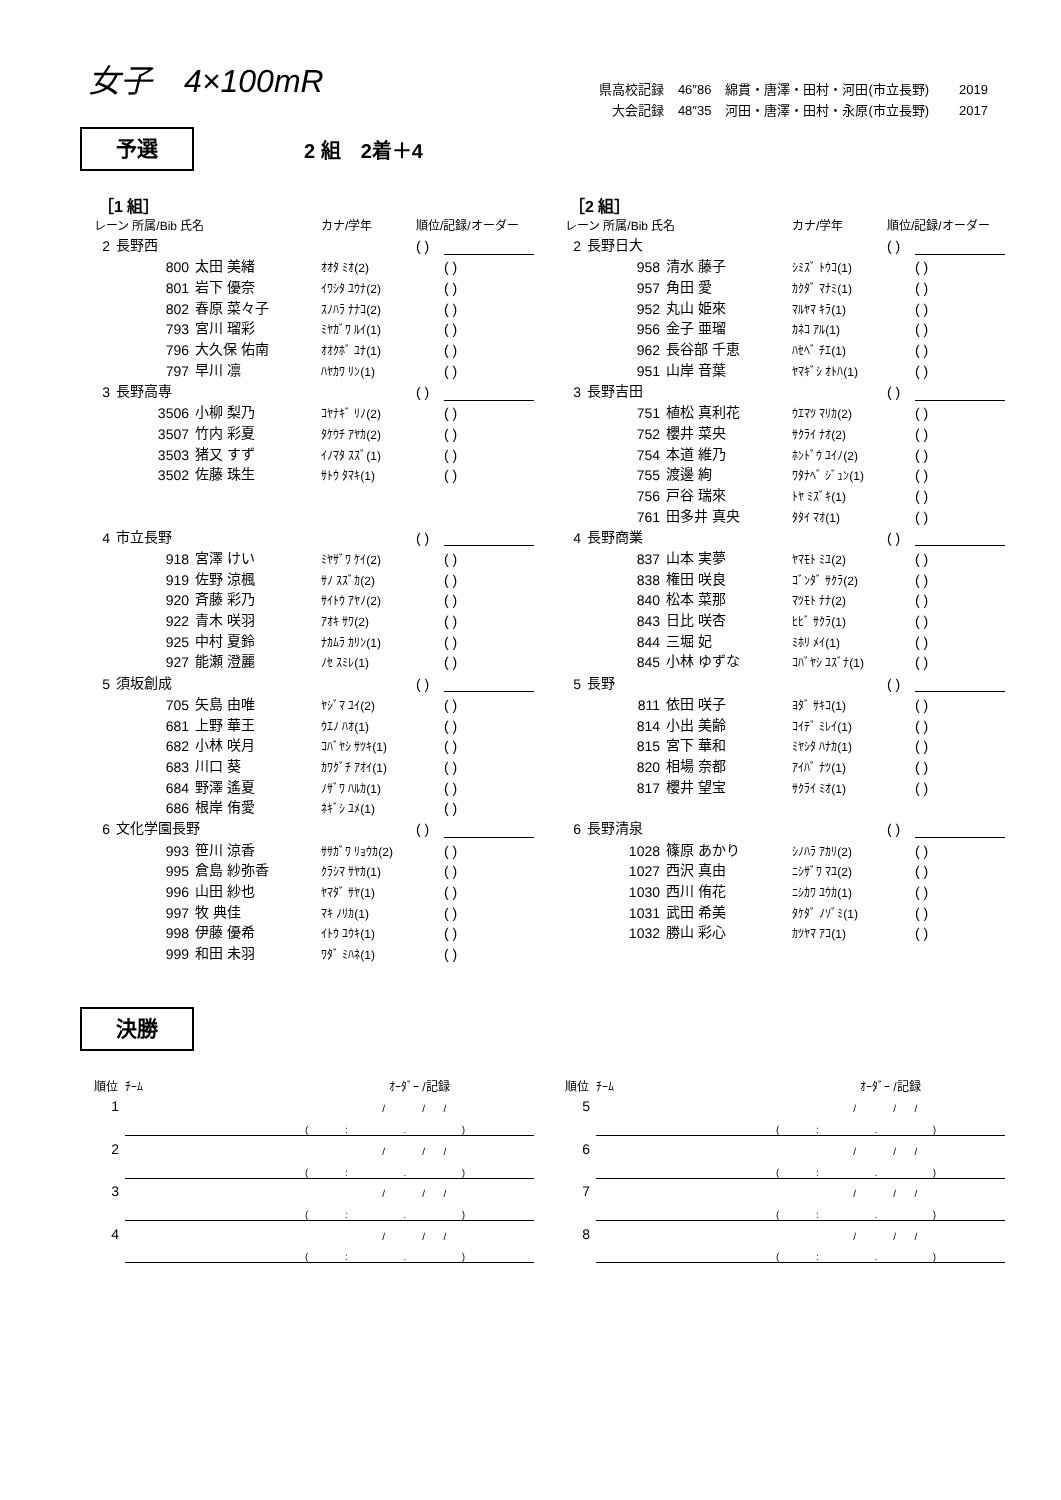女子　4×100mR
県高校記録 46″86 綿貫・唐澤・田村・河田(市立長野) 2019
大会記録 48″35 河田・唐澤・田村・永原(市立長野) 2017
予選
2 組　2着＋4
［1 組］
| レーン 所属/Bib 氏名 | | | カナ/学年 | 順位/記録/オーダー | | |
| 2 | 長野西 | | | ( ) | | |
| | 800 | 太田 美緒 | ｵｵﾀ ﾐｵ(2) | | ( ) | |
| | 801 | 岩下 優奈 | ｲﾜｼﾀ ﾕｳﾅ(2) | | ( ) | |
| | 802 | 春原 菜々子 | ｽﾉﾊﾗ ﾅﾅｺ(2) | | ( ) | |
| | 793 | 宮川 瑠彩 | ﾐﾔｶﾞﾜ ﾙｲ(1) | | ( ) | |
| | 796 | 大久保 佑南 | ｵｵｸﾎﾞ ﾕﾅ(1) | | ( ) | |
| | 797 | 早川 凛 | ﾊﾔｶﾜ ﾘﾝ(1) | | ( ) | |
| 3 | 長野高専 | | | ( ) | | |
| | 3506 | 小柳 梨乃 | ｺﾔﾅｷﾞ ﾘﾉ(2) | | ( ) | |
| | 3507 | 竹内 彩夏 | ﾀｹｳﾁ ｱﾔｶ(2) | | ( ) | |
| | 3503 | 猪又 すず | ｲﾉﾏﾀ ｽｽﾞ(1) | | ( ) | |
| | 3502 | 佐藤 珠生 | ｻﾄｳ ﾀﾏｷ(1) | | ( ) | |
| 4 | 市立長野 | | | ( ) | | |
| | 918 | 宮澤 けい | ﾐﾔｻﾞﾜ ｹｲ(2) | | ( ) | |
| | 919 | 佐野 涼楓 | ｻﾉ ｽｽﾞｶ(2) | | ( ) | |
| | 920 | 斉藤 彩乃 | ｻｲﾄｳ ｱﾔﾉ(2) | | ( ) | |
| | 922 | 青木 咲羽 | ｱｵｷ ｻﾜ(2) | | ( ) | |
| | 925 | 中村 夏鈴 | ﾅｶﾑﾗ ｶﾘﾝ(1) | | ( ) | |
| | 927 | 能瀬 澄麗 | ﾉｾ ｽﾐﾚ(1) | | ( ) | |
| 5 | 須坂創成 | | | ( ) | | |
| | 705 | 矢島 由唯 | ﾔｼﾞﾏ ﾕｲ(2) | | ( ) | |
| | 681 | 上野 華王 | ｳｴﾉ ﾊｵ(1) | | ( ) | |
| | 682 | 小林 咲月 | ｺﾊﾞﾔｼ ｻﾂｷ(1) | | ( ) | |
| | 683 | 川口 葵 | ｶﾜｸﾞﾁ ｱｵｲ(1) | | ( ) | |
| | 684 | 野澤 遙夏 | ﾉｻﾞﾜ ﾊﾙｶ(1) | | ( ) | |
| | 686 | 根岸 侑愛 | ﾈｷﾞｼ ﾕﾒ(1) | | ( ) | |
| 6 | 文化学園長野 | | | ( ) | | |
| | 993 | 笹川 涼香 | ｻｻｶﾞﾜ ﾘｮｳｶ(2) | | ( ) | |
| | 995 | 倉島 紗弥香 | ｸﾗｼﾏ ｻﾔｶ(1) | | ( ) | |
| | 996 | 山田 紗也 | ﾔﾏﾀﾞ ｻﾔ(1) | | ( ) | |
| | 997 | 牧 典佳 | ﾏｷ ﾉﾘｶ(1) | | ( ) | |
| | 998 | 伊藤 優希 | ｲﾄｳ ﾕｳｷ(1) | | ( ) | |
| | 999 | 和田 未羽 | ﾜﾀﾞ ﾐﾊﾈ(1) | | ( ) | |
［2 組］
| レーン 所属/Bib 氏名 | | | カナ/学年 | 順位/記録/オーダー | | |
| 2 | 長野日大 | | | ( ) | | |
| | 958 | 清水 藤子 | ｼﾐｽﾞ ﾄｳｺ(1) | | ( ) | |
| | 957 | 角田 愛 | ｶｸﾀﾞ ﾏﾅﾐ(1) | | ( ) | |
| | 952 | 丸山 姫來 | ﾏﾙﾔﾏ ｷﾗ(1) | | ( ) | |
| | 956 | 金子 亜瑠 | ｶﾈｺ ｱﾙ(1) | | ( ) | |
| | 962 | 長谷部 千恵 | ﾊｾﾍﾞ ﾁｴ(1) | | ( ) | |
| | 951 | 山岸 音葉 | ﾔﾏｷﾞｼ ｵﾄﾊ(1) | | ( ) | |
| 3 | 長野吉田 | | | ( ) | | |
| | 751 | 植松 真利花 | ｳｴﾏﾂ ﾏﾘｶ(2) | | ( ) | |
| | 752 | 櫻井 菜央 | ｻｸﾗｲ ﾅｵ(2) | | ( ) | |
| | 754 | 本道 維乃 | ﾎﾝﾄﾞｳ ﾕｲﾉ(2) | | ( ) | |
| | 755 | 渡邊 絢 | ﾜﾀﾅﾍﾞ ｼﾞｭﾝ(1) | | ( ) | |
| | 756 | 戸谷 瑞來 | ﾄﾔ ﾐｽﾞｷ(1) | | ( ) | |
| | 761 | 田多井 真央 | ﾀﾀｲ ﾏｵ(1) | | ( ) | |
| 4 | 長野商業 | | | ( ) | | |
| | 837 | 山本 実夢 | ﾔﾏﾓﾄ ﾐﾕ(2) | | ( ) | |
| | 838 | 権田 咲良 | ｺﾞﾝﾀﾞ ｻｸﾗ(2) | | ( ) | |
| | 840 | 松本 菜那 | ﾏﾂﾓﾄ ﾅﾅ(2) | | ( ) | |
| | 843 | 日比 咲杏 | ﾋﾋﾞ ｻｸﾗ(1) | | ( ) | |
| | 844 | 三堀 妃 | ﾐﾎﾘ ﾒｲ(1) | | ( ) | |
| | 845 | 小林 ゆずな | ｺﾊﾞﾔｼ ﾕｽﾞﾅ(1) | | ( ) | |
| 5 | 長野 | | | ( ) | | |
| | 811 | 依田 咲子 | ﾖﾀﾞ ｻｷｺ(1) | | ( ) | |
| | 814 | 小出 美齢 | ｺｲﾃﾞ ﾐﾚｲ(1) | | ( ) | |
| | 815 | 宮下 華和 | ﾐﾔｼﾀ ﾊﾅｶ(1) | | ( ) | |
| | 820 | 相場 奈都 | ｱｲﾊﾞ ﾅﾂ(1) | | ( ) | |
| | 817 | 櫻井 望宝 | ｻｸﾗｲ ﾐｵ(1) | | ( ) | |
| 6 | 長野清泉 | | | ( ) | | |
| | 1028 | 篠原 あかり | ｼﾉﾊﾗ ｱｶﾘ(2) | | ( ) | |
| | 1027 | 西沢 真由 | ﾆｼｻﾞﾜ ﾏﾕ(2) | | ( ) | |
| | 1030 | 西川 侑花 | ﾆｼｶﾜ ﾕｳｶ(1) | | ( ) | |
| | 1031 | 武田 希美 | ﾀｹﾀﾞ ﾉｿﾞﾐ(1) | | ( ) | |
| | 1032 | 勝山 彩心 | ｶﾂﾔﾏ ｱｺ(1) | | ( ) | |
決勝
| 順位 | ﾁｰﾑ | ｵｰﾀﾞｰ /記録 | | | | |
| 1 | | | / | / | / | |
| | | ( | : | . | ) | |
| 2 | | | / | / | / | |
| | | ( | : | . | ) | |
| 3 | | | / | / | / | |
| | | ( | : | . | ) | |
| 4 | | | / | / | / | |
| | | ( | : | . | ) | |
| 順位 | ﾁｰﾑ | ｵｰﾀﾞｰ /記録 | | | | |
| 5 | | | / | / | / | |
| | | ( | : | . | ) | |
| 6 | | | / | / | / | |
| | | ( | : | . | ) | |
| 7 | | | / | / | / | |
| | | ( | : | . | ) | |
| 8 | | | / | / | / | |
| | | ( | : | . | ) | |